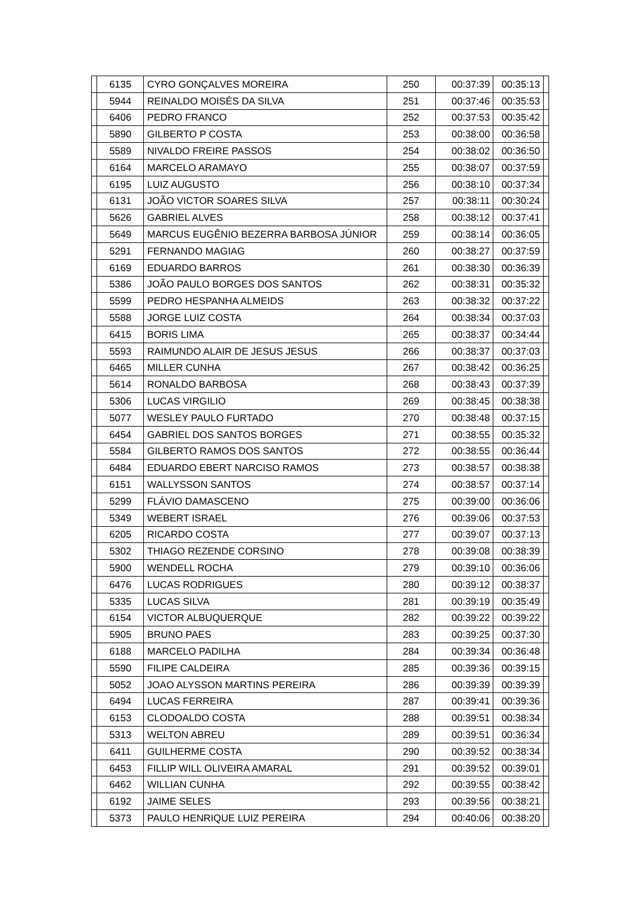| | 6135 | CYRO GONÇALVES MOREIRA | 250 | 00:37:39 | 00:35:13 | |
| | 5944 | REINALDO MOISÉS DA SILVA | 251 | 00:37:46 | 00:35:53 | |
| | 6406 | PEDRO FRANCO | 252 | 00:37:53 | 00:35:42 | |
| | 5890 | GILBERTO P COSTA | 253 | 00:38:00 | 00:36:58 | |
| | 5589 | NIVALDO FREIRE PASSOS | 254 | 00:38:02 | 00:36:50 | |
| | 6164 | MARCELO ARAMAYO | 255 | 00:38:07 | 00:37:59 | |
| | 6195 | LUIZ AUGUSTO | 256 | 00:38:10 | 00:37:34 | |
| | 6131 | JOÃO VICTOR SOARES SILVA | 257 | 00:38:11 | 00:30:24 | |
| | 5626 | GABRIEL ALVES | 258 | 00:38:12 | 00:37:41 | |
| | 5649 | MARCUS EUGÊNIO BEZERRA BARBOSA JÚNIOR | 259 | 00:38:14 | 00:36:05 | |
| | 5291 | FERNANDO MAGIAG | 260 | 00:38:27 | 00:37:59 | |
| | 6169 | EDUARDO BARROS | 261 | 00:38:30 | 00:36:39 | |
| | 5386 | JOÃO PAULO BORGES DOS SANTOS | 262 | 00:38:31 | 00:35:32 | |
| | 5599 | PEDRO HESPANHA ALMEIDS | 263 | 00:38:32 | 00:37:22 | |
| | 5588 | JORGE LUIZ COSTA | 264 | 00:38:34 | 00:37:03 | |
| | 6415 | BORIS LIMA | 265 | 00:38:37 | 00:34:44 | |
| | 5593 | RAIMUNDO ALAIR DE JESUS JESUS | 266 | 00:38:37 | 00:37:03 | |
| | 6465 | MILLER CUNHA | 267 | 00:38:42 | 00:36:25 | |
| | 5614 | RONALDO BARBOSA | 268 | 00:38:43 | 00:37:39 | |
| | 5306 | LUCAS VIRGILIO | 269 | 00:38:45 | 00:38:38 | |
| | 5077 | WESLEY PAULO FURTADO | 270 | 00:38:48 | 00:37:15 | |
| | 6454 | GABRIEL DOS SANTOS BORGES | 271 | 00:38:55 | 00:35:32 | |
| | 5584 | GILBERTO RAMOS DOS SANTOS | 272 | 00:38:55 | 00:36:44 | |
| | 6484 | EDUARDO EBERT NARCISO RAMOS | 273 | 00:38:57 | 00:38:38 | |
| | 6151 | WALLYSSON SANTOS | 274 | 00:38:57 | 00:37:14 | |
| | 5299 | FLÁVIO DAMASCENO | 275 | 00:39:00 | 00:36:06 | |
| | 5349 | WEBERT ISRAEL | 276 | 00:39:06 | 00:37:53 | |
| | 6205 | RICARDO COSTA | 277 | 00:39:07 | 00:37:13 | |
| | 5302 | THIAGO REZENDE CORSINO | 278 | 00:39:08 | 00:38:39 | |
| | 5900 | WENDELL ROCHA | 279 | 00:39:10 | 00:36:06 | |
| | 6476 | LUCAS RODRIGUES | 280 | 00:39:12 | 00:38:37 | |
| | 5335 | LUCAS SILVA | 281 | 00:39:19 | 00:35:49 | |
| | 6154 | VICTOR ALBUQUERQUE | 282 | 00:39:22 | 00:39:22 | |
| | 5905 | BRUNO PAES | 283 | 00:39:25 | 00:37:30 | |
| | 6188 | MARCELO PADILHA | 284 | 00:39:34 | 00:36:48 | |
| | 5590 | FILIPE CALDEIRA | 285 | 00:39:36 | 00:39:15 | |
| | 5052 | JOAO ALYSSON MARTINS PEREIRA | 286 | 00:39:39 | 00:39:39 | |
| | 6494 | LUCAS FERREIRA | 287 | 00:39:41 | 00:39:36 | |
| | 6153 | CLODOALDO COSTA | 288 | 00:39:51 | 00:38:34 | |
| | 5313 | WELTON ABREU | 289 | 00:39:51 | 00:36:34 | |
| | 6411 | GUILHERME COSTA | 290 | 00:39:52 | 00:38:34 | |
| | 6453 | FILLIP WILL OLIVEIRA AMARAL | 291 | 00:39:52 | 00:39:01 | |
| | 6462 | WILLIAN CUNHA | 292 | 00:39:55 | 00:38:42 | |
| | 6192 | JAIME SELES | 293 | 00:39:56 | 00:38:21 | |
| | 5373 | PAULO HENRIQUE LUIZ PEREIRA | 294 | 00:40:06 | 00:38:20 | |